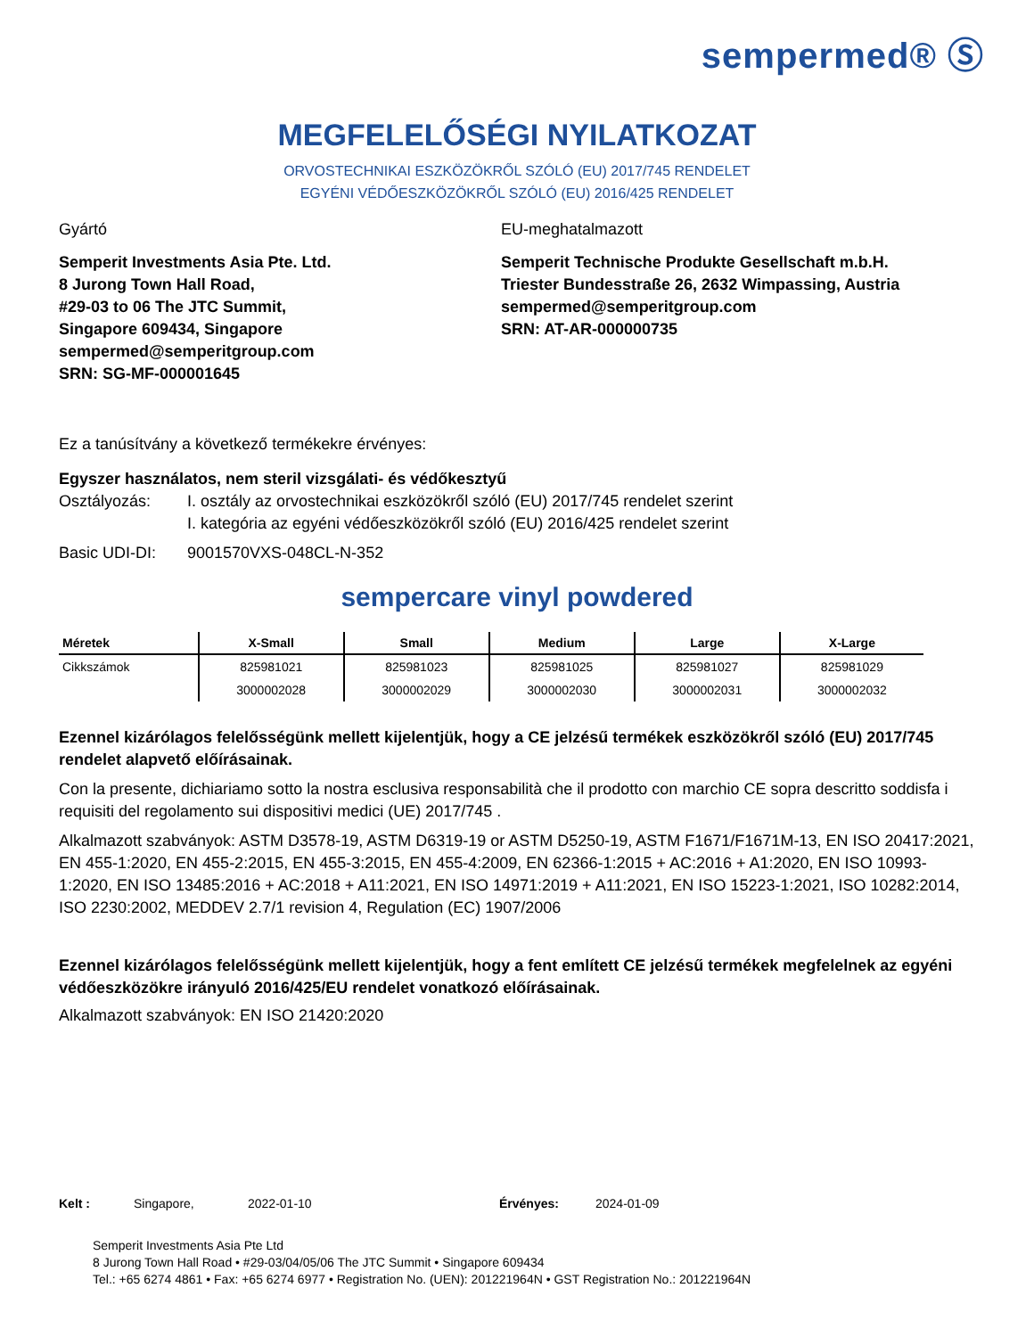sempermed® Ⓢ
MEGFELELŐSÉGI NYILATKOZAT
ORVOSTECHNIKAI ESZKÖZÖKRŐL SZÓLÓ (EU) 2017/745 RENDELET
EGYÉNI VÉDŐESZKÖZÖKRŐL SZÓLÓ (EU) 2016/425 RENDELET
Gyártó
Semperit Investments Asia Pte. Ltd.
8 Jurong Town Hall Road,
#29-03 to 06 The JTC Summit,
Singapore 609434, Singapore
sempermed@semperitgroup.com
SRN: SG-MF-000001645
EU-meghatalmazott
Semperit Technische Produkte Gesellschaft m.b.H.
Triester Bundesstraße 26, 2632 Wimpassing, Austria
sempermed@semperitgroup.com
SRN: AT-AR-000000735
Ez a tanúsítvány a következő termékekre érvényes:
Egyszer használatos, nem steril vizsgálati- és védőkesztyű
Osztályozás: I. osztály az orvostechnikai eszközökről szóló (EU) 2017/745 rendelet szerint
I. kategória az egyéni védőeszközökről szóló (EU) 2016/425 rendelet szerint
Basic UDI-DI: 9001570VXS-048CL-N-352
sempercare vinyl powdered
| Méretek | X-Small | Small | Medium | Large | X-Large |
| --- | --- | --- | --- | --- | --- |
| Cikkszámok | 825981021 | 825981023 | 825981025 | 825981027 | 825981029 |
| | 3000002028 | 3000002029 | 3000002030 | 3000002031 | 3000002032 |
Ezennel kizárólagos felelősségünk mellett kijelentjük, hogy a CE jelzésű termékek eszközökről szóló (EU) 2017/745 rendelet alapvető előírásainak.
Con la presente, dichiariamo sotto la nostra esclusiva responsabilità che il prodotto con marchio CE sopra descritto soddisfa i requisiti del regolamento sui dispositivi medici (UE) 2017/745 .
Alkalmazott szabványok: ASTM D3578-19, ASTM D6319-19 or ASTM D5250-19, ASTM F1671/F1671M-13, EN ISO 20417:2021, EN 455-1:2020, EN 455-2:2015, EN 455-3:2015, EN 455-4:2009, EN 62366-1:2015 + AC:2016 + A1:2020, EN ISO 10993-1:2020, EN ISO 13485:2016 + AC:2018 + A11:2021, EN ISO 14971:2019 + A11:2021, EN ISO 15223-1:2021, ISO 10282:2014, ISO 2230:2002, MEDDEV 2.7/1 revision 4, Regulation (EC) 1907/2006
Ezennel kizárólagos felelősségünk mellett kijelentjük, hogy a fent említett CE jelzésű termékek megfelelnek az egyéni védőeszközökre irányuló 2016/425/EU rendelet vonatkozó előírásainak.
Alkalmazott szabványok: EN ISO 21420:2020
Kelt : Singapore, 2022-01-10 Érvényes: 2024-01-09
Semperit Investments Asia Pte Ltd
8 Jurong Town Hall Road • #29-03/04/05/06 The JTC Summit • Singapore 609434
Tel.: +65 6274 4861 • Fax: +65 6274 6977 • Registration No. (UEN): 201221964N • GST Registration No.: 201221964N